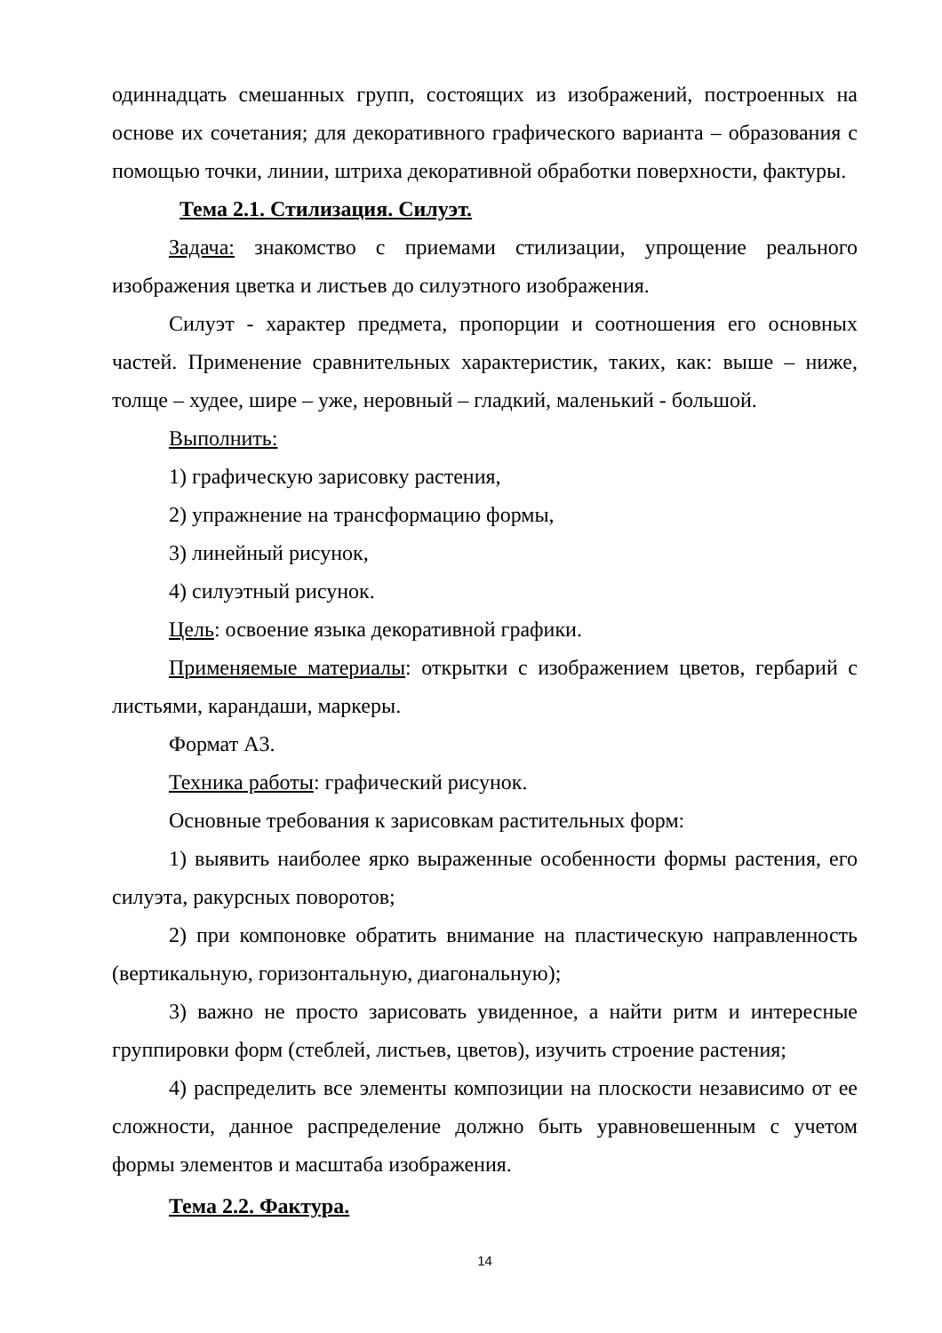одиннадцать смешанных групп, состоящих из изображений, построенных на основе их сочетания; для декоративного графического варианта – образования с помощью точки, линии, штриха декоративной обработки поверхности, фактуры.
Тема 2.1. Стилизация. Силуэт.
Задача: знакомство с приемами стилизации, упрощение реального изображения цветка и листьев до силуэтного изображения.
Силуэт - характер предмета, пропорции и соотношения его основных частей. Применение сравнительных характеристик, таких, как: выше – ниже, толще – худее, шире – уже, неровный – гладкий, маленький - большой.
Выполнить:
1) графическую зарисовку растения,
2) упражнение на трансформацию формы,
3) линейный рисунок,
4) силуэтный рисунок.
Цель: освоение языка декоративной графики.
Применяемые материалы: открытки с изображением цветов, гербарий с листьями, карандаши, маркеры.
Формат А3.
Техника работы: графический рисунок.
Основные требования к зарисовкам растительных форм:
1) выявить наиболее ярко выраженные особенности формы растения, его силуэта, ракурсных поворотов;
2) при компоновке обратить внимание на пластическую направленность (вертикальную, горизонтальную, диагональную);
3) важно не просто зарисовать увиденное, а найти ритм и интересные группировки форм (стеблей, листьев, цветов), изучить строение растения;
4) распределить все элементы композиции на плоскости независимо от ее сложности, данное распределение должно быть уравновешенным с учетом формы элементов и масштаба изображения.
Тема 2.2. Фактура.
14